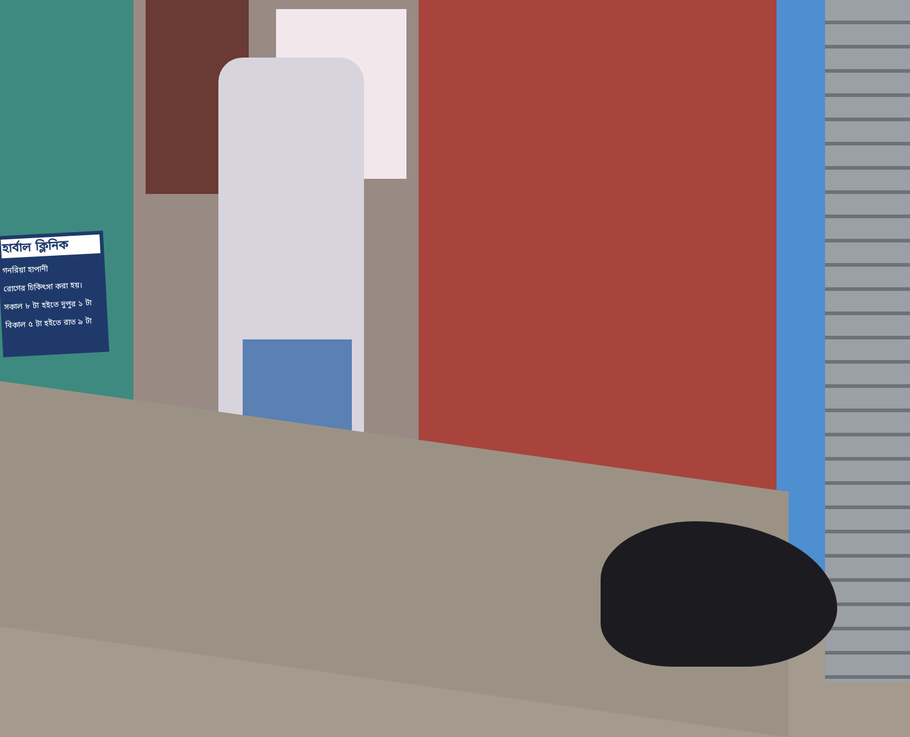হার্বাল ক্লিনিক
গনরিয়া হাপানী
রোগের চিকিৎসা করা হয়।
সকাল ৮ টা হইতে দুপুর ১ টা
বিকাল ৫ টা হইতে রাত ৯ টা